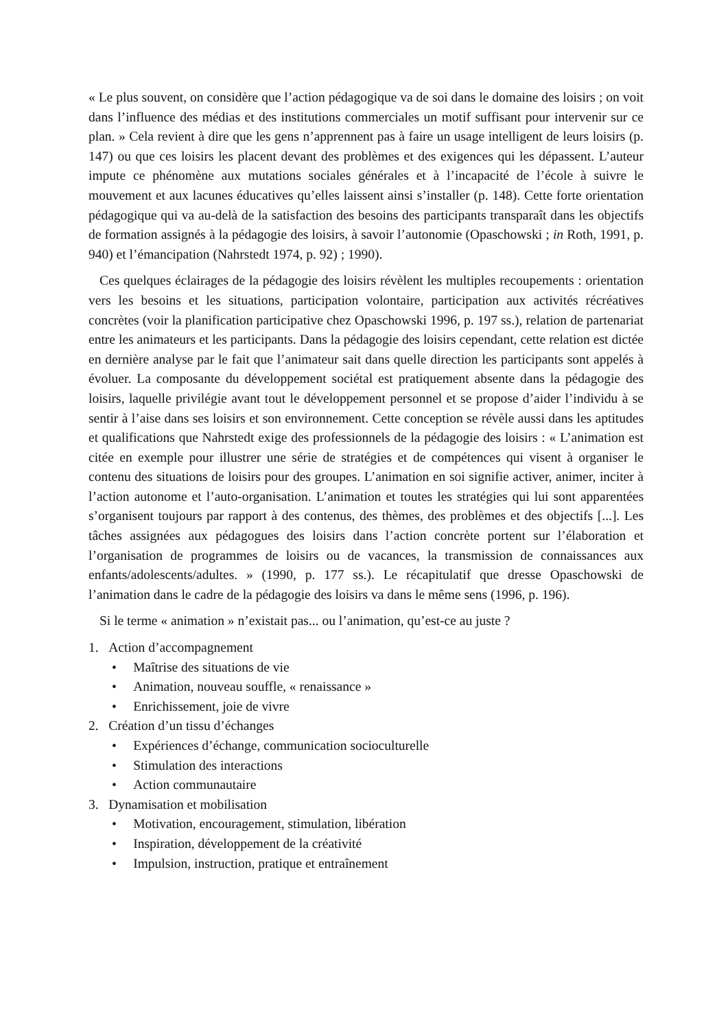« Le plus souvent, on considère que l’action pédagogique va de soi dans le domaine des loisirs ; on voit dans l’influence des médias et des institutions commerciales un motif suffisant pour intervenir sur ce plan. » Cela revient à dire que les gens n’apprennent pas à faire un usage intelligent de leurs loisirs (p. 147) ou que ces loisirs les placent devant des problèmes et des exigences qui les dépassent. L’auteur impute ce phénomène aux mutations sociales générales et à l’incapacité de l’école à suivre le mouvement et aux lacunes éducatives qu’elles laissent ainsi s’installer (p. 148). Cette forte orientation pédagogique qui va au-delà de la satisfaction des besoins des participants transparaît dans les objectifs de formation assignés à la pédagogie des loisirs, à savoir l’autonomie (Opaschowski ; in Roth, 1991, p. 940) et l’émancipation (Nahrstedt 1974, p. 92) ; 1990).
Ces quelques éclairages de la pédagogie des loisirs révèlent les multiples recoupements : orientation vers les besoins et les situations, participation volontaire, participation aux activités récréatives concrètes (voir la planification participative chez Opaschowski 1996, p. 197 ss.), relation de partenariat entre les animateurs et les participants. Dans la pédagogie des loisirs cependant, cette relation est dictée en dernière analyse par le fait que l’animateur sait dans quelle direction les participants sont appelés à évoluer. La composante du développement sociétal est pratiquement absente dans la pédagogie des loisirs, laquelle privilégie avant tout le développement personnel et se propose d’aider l’individu à se sentir à l’aise dans ses loisirs et son environnement. Cette conception se révèle aussi dans les aptitudes et qualifications que Nahrstedt exige des professionnels de la pédagogie des loisirs : « L’animation est citée en exemple pour illustrer une série de stratégies et de compétences qui visent à organiser le contenu des situations de loisirs pour des groupes. L’animation en soi signifie activer, animer, inciter à l’action autonome et l’auto-organisation. L’animation et toutes les stratégies qui lui sont apparentées s’organisent toujours par rapport à des contenus, des thèmes, des problèmes et des objectifs [...]. Les tâches assignées aux pédagogues des loisirs dans l’action concrète portent sur l’élaboration et l’organisation de programmes de loisirs ou de vacances, la transmission de connaissances aux enfants/adolescents/adultes. » (1990, p. 177 ss.). Le récapitulatif que dresse Opaschowski de l’animation dans le cadre de la pédagogie des loisirs va dans le même sens (1996, p. 196).
Si le terme « animation » n’existait pas... ou l’animation, qu’est-ce au juste ?
1. Action d’accompagnement
• Maîtrise des situations de vie
• Animation, nouveau souffle, « renaissance »
• Enrichissement, joie de vivre
2. Création d’un tissu d’échanges
• Expériences d’échange, communication socioculturelle
• Stimulation des interactions
• Action communautaire
3. Dynamisation et mobilisation
• Motivation, encouragement, stimulation, libération
• Inspiration, développement de la créativité
• Impulsion, instruction, pratique et entraînement